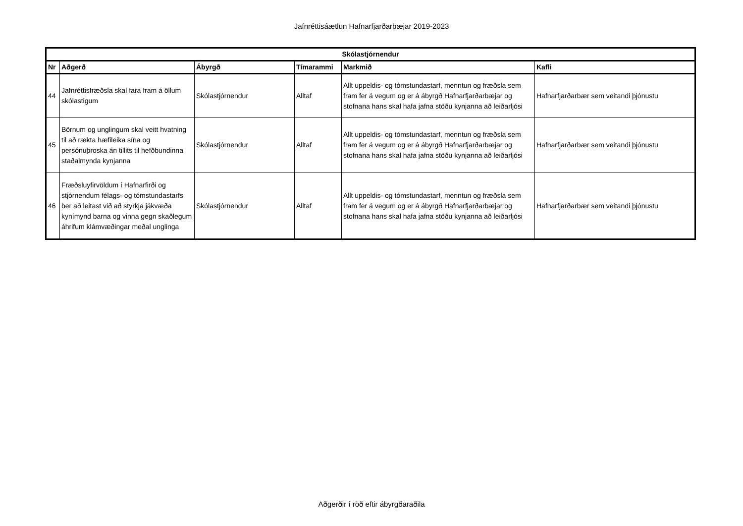Jafnréttisáætlun Hafnarfjarðarbæjar 2019-2023
| Skólastjórnendur | | | | | |
| --- | --- | --- | --- | --- | --- |
| Nr | Aðgerð | Ábyrgð | Tímarammi | Markmið | Kafli |
| 44 | Jafnréttisfræðsla skal fara fram á öllum skólastigum | Skólastjórnendur | Alltaf | Allt uppeldis- og tómstundastarf, menntun og fræðsla sem fram fer á vegum og er á ábyrgð Hafnarfjarðarbæjar og stofnana hans skal hafa jafna stöðu kynjanna að leiðarljósi | Hafnarfjarðarbær sem veitandi þjónustu |
| 45 | Börnum og unglingum skal veitt hvatning til að rækta hæfileika sína og persónuþroska án tillits til hefðbundinna staðalmynda kynjanna | Skólastjórnendur | Alltaf | Allt uppeldis- og tómstundastarf, menntun og fræðsla sem fram fer á vegum og er á ábyrgð Hafnarfjarðarbæjar og stofnana hans skal hafa jafna stöðu kynjanna að leiðarljósi | Hafnarfjarðarbær sem veitandi þjónustu |
| 46 | Fræðsluyfirvöldum í Hafnarfirði og stjórnendum félags- og tómstundastarfs ber að leitast við að styrkja jákvæða kynímynd barna og vinna gegn skaðlegum áhrifum klámvæðingar meðal unglinga | Skólastjórnendur | Alltaf | Allt uppeldis- og tómstundastarf, menntun og fræðsla sem fram fer á vegum og er á ábyrgð Hafnarfjarðarbæjar og stofnana hans skal hafa jafna stöðu kynjanna að leiðarljósi | Hafnarfjarðarbær sem veitandi þjónustu |
Aðgerðir í röð eftir ábyrgðaraðila